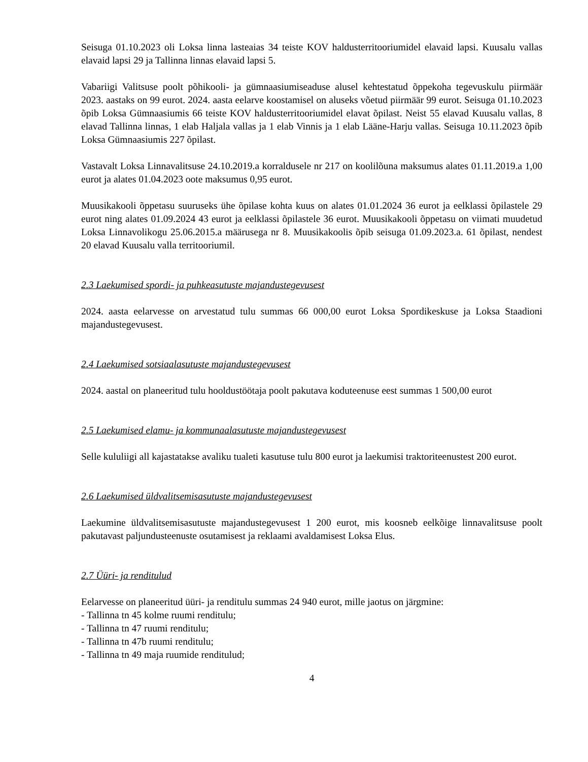Seisuga 01.10.2023 oli Loksa linna lasteaias 34 teiste KOV haldusterritooriumidel elavaid lapsi. Kuusalu vallas elavaid lapsi 29 ja Tallinna linnas elavaid lapsi 5.
Vabariigi Valitsuse poolt põhikooli- ja gümnaasiumiseaduse alusel kehtestatud õppekoha tegevuskulu piirmäär 2023. aastaks on 99 eurot. 2024. aasta eelarve koostamisel on aluseks võetud piirmäär 99 eurot. Seisuga 01.10.2023 õpib Loksa Gümnaasiumis 66 teiste KOV haldusterritooriumidel elavat õpilast. Neist 55 elavad Kuusalu vallas, 8 elavad Tallinna linnas, 1 elab Haljala vallas ja 1 elab Vinnis ja 1 elab Lääne-Harju vallas. Seisuga 10.11.2023 õpib Loksa Gümnaasiumis 227 õpilast.
Vastavalt Loksa Linnavalitsuse 24.10.2019.a korraldusele nr 217 on koolilõuna maksumus alates 01.11.2019.a 1,00 eurot ja alates 01.04.2023 oote maksumus 0,95 eurot.
Muusikakooli õppetasu suuruseks ühe õpilase kohta kuus on alates 01.01.2024 36 eurot ja eelklassi õpilastele 29 eurot ning alates 01.09.2024 43 eurot ja eelklassi õpilastele 36 eurot. Muusikakooli õppetasu on viimati muudetud Loksa Linnavolikogu 25.06.2015.a määrusega nr 8. Muusikakoolis õpib seisuga 01.09.2023.a. 61 õpilast, nendest 20 elavad Kuusalu valla territooriumil.
2.3 Laekumised spordi- ja puhkeasutuste majandustegevusest
2024. aasta eelarvesse on arvestatud tulu summas 66 000,00 eurot Loksa Spordikeskuse ja Loksa Staadioni majandustegevusest.
2.4 Laekumised sotsiaalasutuste majandustegevusest
2024. aastal on planeeritud tulu hooldustöötaja poolt pakutava koduteenuse eest summas 1 500,00 eurot
2.5 Laekumised elamu- ja kommunaalasutuste majandustegevusest
Selle kululiigi all kajastatakse avaliku tualeti kasutuse tulu 800 eurot ja laekumisi traktoriteenustest 200 eurot.
2.6 Laekumised üldvalitsemisasutuste majandustegevusest
Laekumine üldvalitsemisasutuste majandustegevusest 1 200 eurot, mis koosneb eelkõige linnavalitsuse poolt pakutavast paljundusteenuste osutamisest ja reklaami avaldamisest Loksa Elus.
2.7 Üüri- ja renditulud
Eelarvesse on planeeritud üüri- ja renditulu summas 24 940 eurot, mille jaotus on järgmine:
- Tallinna tn 45 kolme ruumi renditulu;
- Tallinna tn 47 ruumi renditulu;
- Tallinna tn 47b ruumi renditulu;
- Tallinna tn 49 maja ruumide renditulud;
4